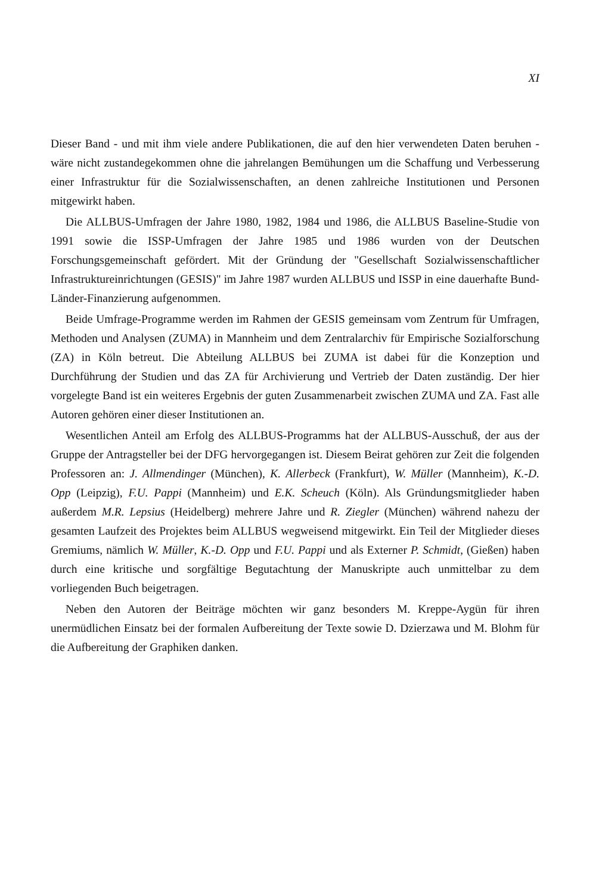XI
Dieser Band - und mit ihm viele andere Publikationen, die auf den hier verwendeten Daten beruhen - wäre nicht zustandegekommen ohne die jahrelangen Bemühungen um die Schaffung und Verbesserung einer Infrastruktur für die Sozialwissenschaften, an denen zahlreiche Institutionen und Personen mitgewirkt haben.
Die ALLBUS-Umfragen der Jahre 1980, 1982, 1984 und 1986, die ALLBUS Baseline-Studie von 1991 sowie die ISSP-Umfragen der Jahre 1985 und 1986 wurden von der Deutschen Forschungsgemeinschaft gefördert. Mit der Gründung der "Gesellschaft Sozialwissenschaftlicher Infrastruktureinrichtungen (GESIS)" im Jahre 1987 wurden ALLBUS und ISSP in eine dauerhafte Bund-Länder-Finanzierung aufgenommen.
Beide Umfrage-Programme werden im Rahmen der GESIS gemeinsam vom Zentrum für Umfragen, Methoden und Analysen (ZUMA) in Mannheim und dem Zentralarchiv für Empirische Sozialforschung (ZA) in Köln betreut. Die Abteilung ALLBUS bei ZUMA ist dabei für die Konzeption und Durchführung der Studien und das ZA für Archivierung und Vertrieb der Daten zuständig. Der hier vorgelegte Band ist ein weiteres Ergebnis der guten Zusammenarbeit zwischen ZUMA und ZA. Fast alle Autoren gehören einer dieser Institutionen an.
Wesentlichen Anteil am Erfolg des ALLBUS-Programms hat der ALLBUS-Ausschuß, der aus der Gruppe der Antragsteller bei der DFG hervorgegangen ist. Diesem Beirat gehören zur Zeit die folgenden Professoren an: J. Allmendinger (München), K. Allerbeck (Frankfurt), W. Müller (Mannheim), K.-D. Opp (Leipzig), F.U. Pappi (Mannheim) und E.K. Scheuch (Köln). Als Gründungsmitglieder haben außerdem M.R. Lepsius (Heidelberg) mehrere Jahre und R. Ziegler (München) während nahezu der gesamten Laufzeit des Projektes beim ALLBUS wegweisend mitgewirkt. Ein Teil der Mitglieder dieses Gremiums, nämlich W. Müller, K.-D. Opp und F.U. Pappi und als Externer P. Schmidt, (Gießen) haben durch eine kritische und sorgfältige Begutachtung der Manuskripte auch unmittelbar zu dem vorliegenden Buch beigetragen.
Neben den Autoren der Beiträge möchten wir ganz besonders M. Kreppe-Aygün für ihren unermüdlichen Einsatz bei der formalen Aufbereitung der Texte sowie D. Dzierzawa und M. Blohm für die Aufbereitung der Graphiken danken.